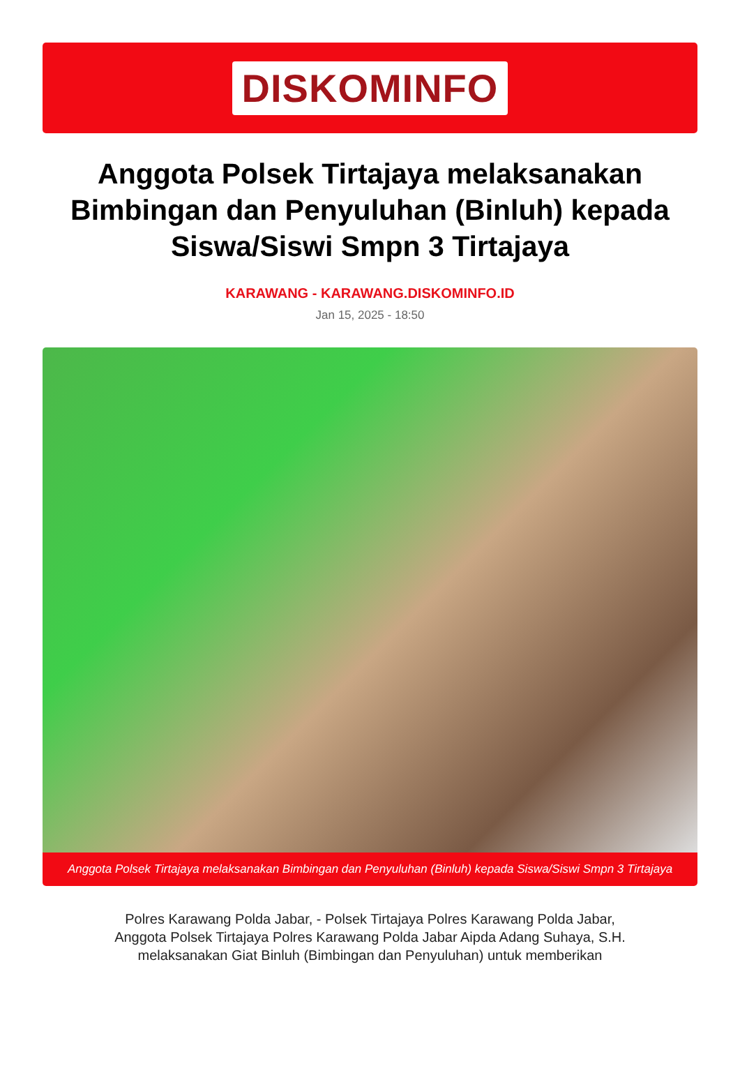DISKOMINFO
Anggota Polsek Tirtajaya melaksanakan Bimbingan dan Penyuluhan (Binluh) kepada Siswa/Siswi Smpn 3 Tirtajaya
KARAWANG - KARAWANG.DISKOMINFO.ID
Jan 15, 2025 - 18:50
Anggota Polsek Tirtajaya melaksanakan Bimbingan dan Penyuluhan (Binluh) kepada Siswa/Siswi Smpn 3 Tirtajaya
Polres Karawang Polda Jabar, - Polsek Tirtajaya Polres Karawang Polda Jabar, Anggota Polsek Tirtajaya Polres Karawang Polda Jabar Aipda Adang Suhaya, S.H. melaksanakan Giat Binluh (Bimbingan dan Penyuluhan) untuk memberikan